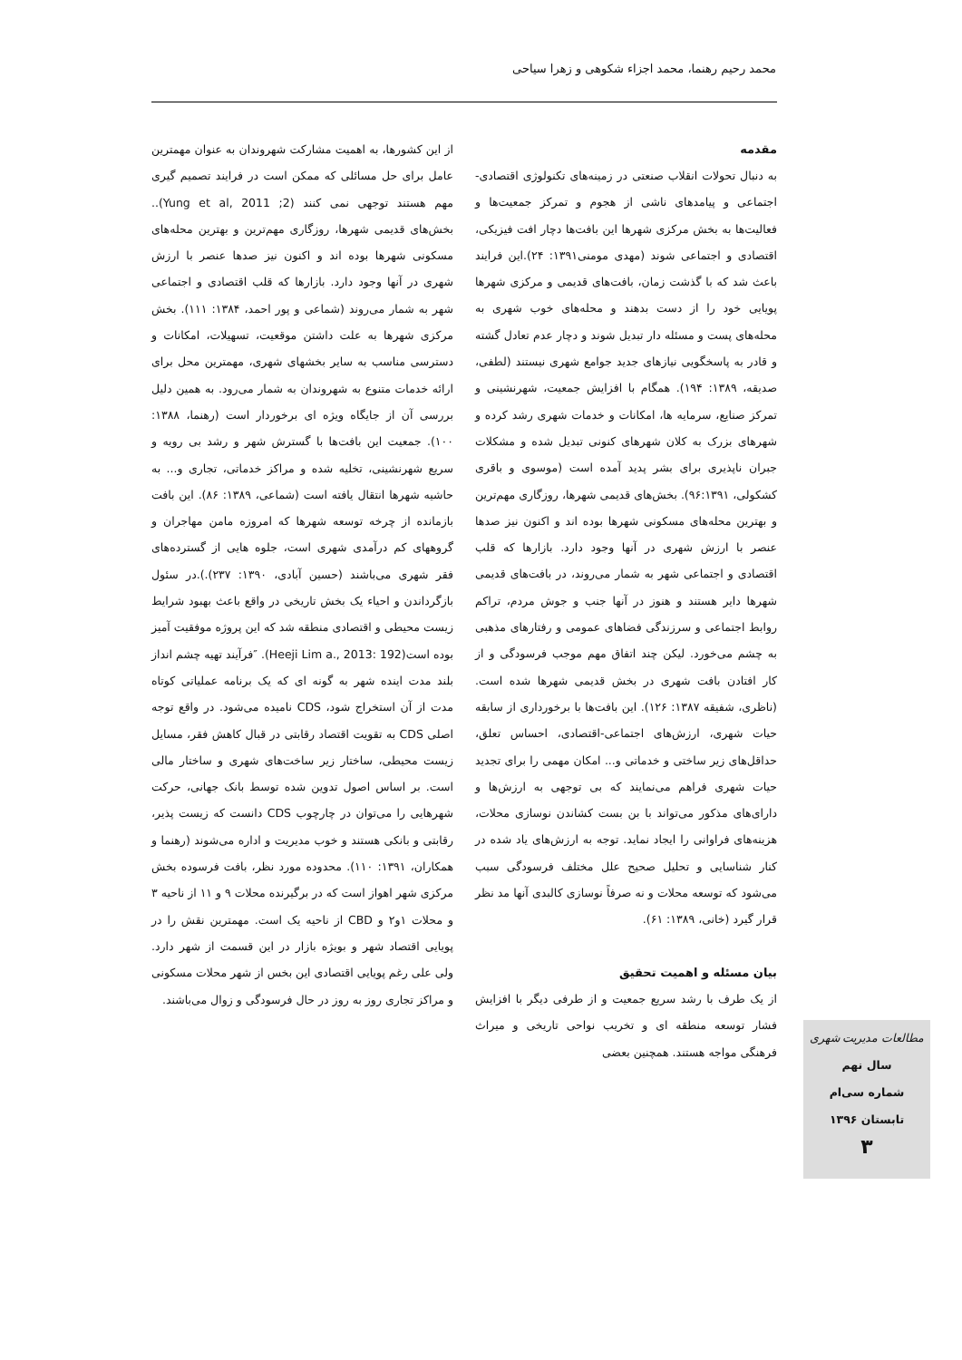محمد رحیم رهنما، محمد اجزاء شکوهی و زهرا سیاحی
مقدمه
به دنبال تحولات انقلاب صنعتی در زمینه‌های تکنولوژی اقتصادی-اجتماعی و پیامدهای ناشی از هجوم و تمرکز جمعیت‌ها و فعالیت‌ها به بخش مرکزی شهرها این بافت‌ها دچار افت فیزیکی، اقتصادی و اجتماعی شوند (مهدی مومنی۱۳۹۱: ۲۴).این فرایند باعث شد که با گذشت زمان، بافت‌های قدیمی و مرکزی شهرها پویایی خود را از دست بدهند و محله‌های خوب شهری به محله‌های پست و مسئله دار تبدیل شوند و دچار عدم تعادل گشته و قادر به پاسخگویی نیازهای جدید جوامع شهری نیستند (لطفی، صدیقه، ۱۳۸۹: ۱۹۴). همگام با افزایش جمعیت، شهرنشینی و تمرکز صنایع، سرمایه ها، امکانات و خدمات شهری رشد کرده و شهرهای بزرک به کلان شهرهای کنونی تبدیل شده و مشکلات جبران ناپذیری برای بشر پدید آمده است (موسوی و باقری کشکولی، ۹۶:۱۳۹۱). بخش‌های قدیمی شهرها، روزگاری مهم‌ترین و بهترین محله‌های مسکونی شهرها بوده اند و اکنون نیز صدها عنصر با ارزش شهری در آنها وجود دارد. بازارها که قلب اقتصادی و اجتماعی شهر به شمار می‌روند، در بافت‌های قدیمی شهرها دایر هستند و هنوز در آنها جنب و جوش مردم، تراکم روابط اجتماعی و سرزندگی فضاهای عمومی و رفتارهای مذهبی به چشم می‌خورد. لیکن چند اتفاق مهم موجب فرسودگی و از کار افتادن بافت شهری در بخش قدیمی شهرها شده است.(ناظری، شفیقه ۱۳۸۷: ۱۲۶). این بافت‌ها با برخورداری از سابقه حیات شهری، ارزش‌های اجتماعی-اقتصادی، احساس تعلق، حداقل‌های زیر ساختی و خدماتی و... امکان مهمی را برای تجدید حیات شهری فراهم می‌نمایند که بی توجهی به ارزش‌ها و دارای‌های مذکور می‌تواند با بن بست کشاندن نوسازی محلات، هزینه‌های فراوانی را ایجاد نماید. توجه به ارزش‌های یاد شده در کنار شناسایی و تحلیل صحیح علل مختلف فرسودگی سبب می‌شود که توسعه محلات و نه صرفاً نوسازی کالبدی آنها مد نظر قرار گیرد (خانی، ۱۳۸۹: ۶۱).
بیان مسئله و اهمیت تحقیق
از یک طرف با رشد سریع جمعیت و از طرفی دیگر با افزایش فشار توسعه منطقه ای و تخریب نواحی تاریخی و میراث فرهنگی مواجه هستند. همچنین بعضی
از این کشورها، به اهمیت مشارکت شهروندان به عنوان مهمترین عامل برای حل مسائلی که ممکن است در فرایند تصمیم گیری مهم هستند توجهی نمی کنند (Yung et al, 2011 ;2).. بخش‌های قدیمی شهرها، روزگاری مهم‌ترین و بهترین محله‌های مسکونی شهرها بوده اند و اکنون نیز صدها عنصر با ارزش شهری در آنها وجود دارد. بازارها که قلب اقتصادی و اجتماعی شهر به شمار می‌روند (شماعی و پور احمد، ۱۳۸۴: ۱۱۱). بخش مرکزی شهرها به علت داشتن موقعیت، تسهیلات، امکانات و دسترسی مناسب به سایر بخشهای شهری، مهمترین محل برای ارائه خدمات متنوع به شهروندان به شمار می‌رود. به همین دلیل بررسی آن از جایگاه ویژه ای برخوردار است (رهنما، ۱۳۸۸: ۱۰۰). جمعیت این بافت‌ها با گسترش شهر و رشد بی رویه و سریع شهرنشینی، تخلیه شده و مراکز خدماتی، تجاری و... به حاشیه شهرها انتقال یافته است (شماعی، ۱۳۸۹: ۸۶). این بافت بازمانده از چرخه توسعه شهرها که امروزه مامن مهاجران و گروههای کم درآمدی شهری است، جلوه هایی از گسترده‌های فقر شهری می‌باشند (حسین آبادی، ۱۳۹۰: ۲۳۷).).در سئول بازگرداندن و احیاء یک بخش تاریخی در واقع باعث بهبود شرایط زیست محیطی و اقتصادی منطقه شد که این پروژه موفقیت آمیز بوده است(Heeji Lim a., 2013: 192). ″فرآیند تهیه چشم انداز بلند مدت اینده شهر به گونه ای که یک برنامه عملیاتی کوتاه مدت از آن استخراج شود، CDS نامیده می‌شود. در واقع توجه اصلی CDS به تقویت اقتصاد رقابتی در قبال کاهش فقر، مسایل زیست محیطی، ساختار زیر ساخت‌های شهری و ساختار مالی است. بر اساس اصول تدوین شده توسط بانک جهانی، حرکت شهرهایی را می‌توان در چارچوب CDS دانست که زیست پذیر، رقابتی و بانکی هستند و خوب مدیریت و اداره می‌شوند (رهنما و همکاران، ۱۳۹۱: ۱۱۰). محدوده مورد نظر، بافت فرسوده بخش مرکزی شهر اهواز است که در برگیرنده محلات ۹ و ۱۱ از ناحیه ۳ و محلات ۱و۲ و CBD از ناحیه یک است. مهمترین نقش را در پویایی اقتصاد شهر و بویژه بازار در این قسمت از شهر دارد. ولی علی رغم پویایی اقتصادی این بخس از شهر محلات مسکونی و مراکز تجاری روز به روز در حال فرسودگی و زوال می‌باشند.
مطالعات مدیریت شهری
سال نهم
شماره سی‌ام
تابستان ۱۳۹۶
۳